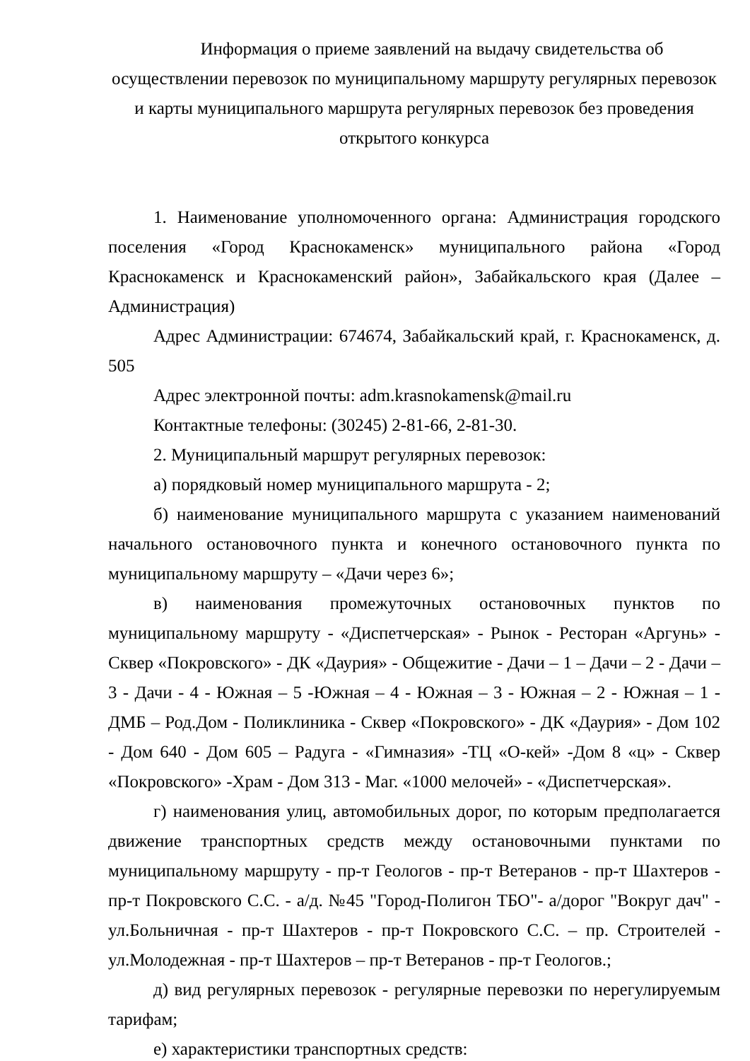Информация о приеме заявлений на выдачу свидетельства об осуществлении перевозок по муниципальному маршруту регулярных перевозок и карты муниципального маршрута регулярных перевозок без проведения открытого конкурса
1. Наименование уполномоченного органа: Администрация городского поселения «Город Краснокаменск» муниципального района «Город Краснокаменск и Краснокаменский район», Забайкальского края (Далее – Администрация)
Адрес Администрации: 674674, Забайкальский край, г. Краснокаменск, д. 505
Адрес электронной почты: adm.krasnokamensk@mail.ru
Контактные телефоны: (30245) 2-81-66, 2-81-30.
2. Муниципальный маршрут регулярных перевозок:
а) порядковый номер муниципального маршрута - 2;
б) наименование муниципального маршрута с указанием наименований начального остановочного пункта и конечного остановочного пункта по муниципальному маршруту – «Дачи через 6»;
в) наименования промежуточных остановочных пунктов по муниципальному маршруту - «Диспетчерская» - Рынок - Ресторан «Аргунь» - Сквер «Покровского» - ДК «Даурия» - Общежитие - Дачи – 1 – Дачи – 2 - Дачи – 3 - Дачи - 4 - Южная – 5 -Южная – 4 - Южная – 3 - Южная – 2 - Южная – 1 - ДМБ – Род.Дом - Поликлиника - Сквер «Покровского» - ДК «Даурия» - Дом 102 - Дом 640 - Дом 605 – Радуга - «Гимназия» -ТЦ «О-кей» -Дом 8 «ц» - Сквер «Покровского» -Храм - Дом 313 - Маг. «1000 мелочей» - «Диспетчерская».
г) наименования улиц, автомобильных дорог, по которым предполагается движение транспортных средств между остановочными пунктами по муниципальному маршруту - пр-т Геологов - пр-т Ветеранов - пр-т Шахтеров - пр-т Покровского С.С. - а/д. №45 "Город-Полигон ТБО"- а/дорог "Вокруг дач" - ул.Больничная - пр-т Шахтеров - пр-т Покровского С.С. – пр. Строителей - ул.Молодежная - пр-т Шахтеров – пр-т Ветеранов - пр-т Геологов.;
д) вид регулярных перевозок - регулярные перевозки по нерегулируемым тарифам;
е) характеристики транспортных средств: